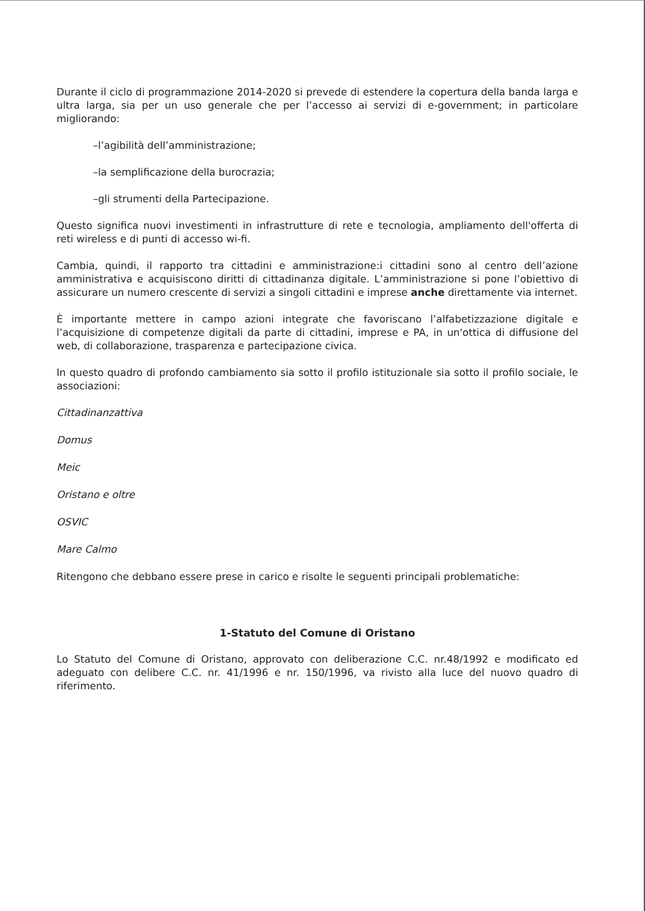Durante il ciclo di programmazione 2014-2020 si prevede di estendere la copertura della banda larga e ultra larga, sia per un uso generale che per l’accesso ai servizi di e-government; in particolare migliorando:
–l’agibilità dell’amministrazione;
–la semplificazione della burocrazia;
–gli strumenti della Partecipazione.
Questo significa nuovi investimenti in infrastrutture di rete e tecnologia, ampliamento dell'offerta di reti wireless e di punti di accesso wi-fi.
Cambia, quindi, il rapporto tra cittadini e amministrazione:i cittadini sono al centro dell’azione amministrativa e acquisiscono diritti di cittadinanza digitale. L’amministrazione si pone l’obiettivo di assicurare un numero crescente di servizi a singoli cittadini e imprese anche direttamente via internet.
È importante mettere in campo azioni integrate che favoriscano l’alfabetizzazione digitale e l’acquisizione di competenze digitali da parte di cittadini, imprese e PA, in un'ottica di diffusione del web, di collaborazione, trasparenza e partecipazione civica.
In questo quadro di profondo cambiamento sia sotto il profilo istituzionale sia sotto il profilo sociale, le associazioni:
Cittadinanzattiva
Domus
Meic
Oristano e oltre
OSVIC
Mare Calmo
Ritengono che debbano essere prese in carico e risolte le seguenti principali problematiche:
1-Statuto del Comune di Oristano
Lo Statuto del Comune di Oristano, approvato con deliberazione C.C. nr.48/1992 e modificato ed adeguato con delibere C.C. nr. 41/1996 e nr. 150/1996, va rivisto alla luce del nuovo quadro di riferimento.